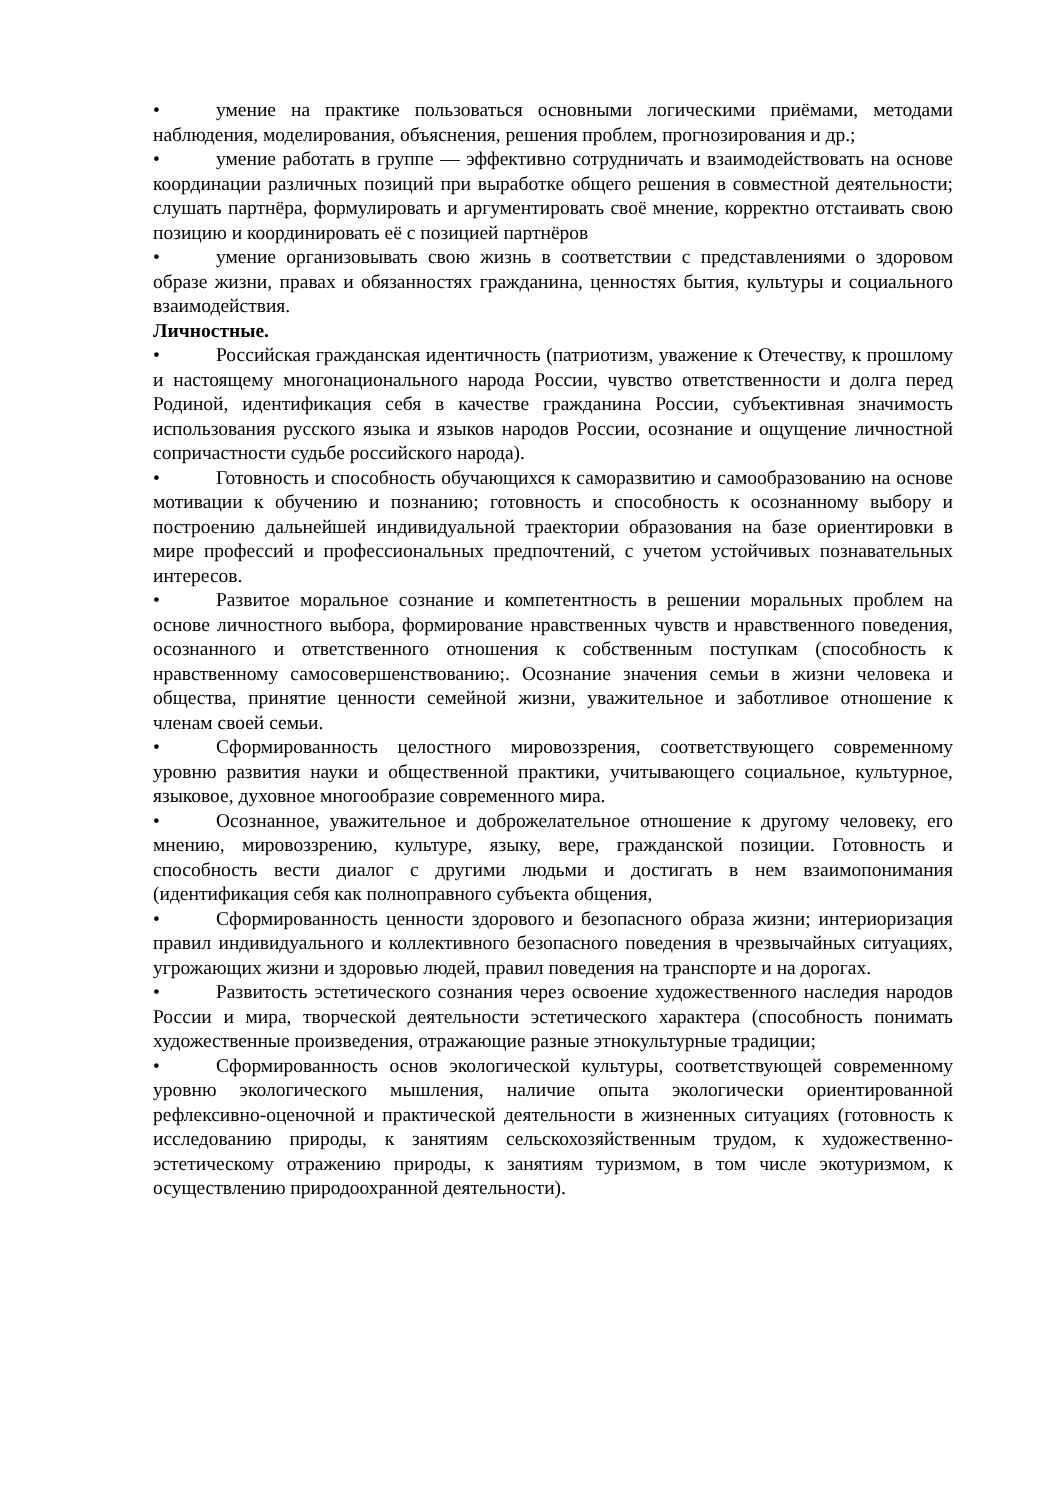• умение на практике пользоваться основными логическими приёмами, методами наблюдения, моделирования, объяснения, решения проблем, прогнозирования и др.;
• умение работать в группе — эффективно сотрудничать и взаимодействовать на основе координации различных позиций при выработке общего решения в совместной деятельности; слушать партнёра, формулировать и аргументировать своё мнение, корректно отстаивать свою позицию и координировать её с позицией партнёров
• умение организовывать свою жизнь в соответствии с представлениями о здоровом образе жизни, правах и обязанностях гражданина, ценностях бытия, культуры и социального взаимодействия.
Личностные.
• Российская гражданская идентичность (патриотизм, уважение к Отечеству, к прошлому и настоящему многонационального народа России, чувство ответственности и долга перед Родиной, идентификация себя в качестве гражданина России, субъективная значимость использования русского языка и языков народов России, осознание и ощущение личностной сопричастности судьбе российского народа).
• Готовность и способность обучающихся к саморазвитию и самообразованию на основе мотивации к обучению и познанию; готовность и способность к осознанному выбору и построению дальнейшей индивидуальной траектории образования на базе ориентировки в мире профессий и профессиональных предпочтений, с учетом устойчивых познавательных интересов.
• Развитое моральное сознание и компетентность в решении моральных проблем на основе личностного выбора, формирование нравственных чувств и нравственного поведения, осознанного и ответственного отношения к собственным поступкам (способность к нравственному самосовершенствованию;. Осознание значения семьи в жизни человека и общества, принятие ценности семейной жизни, уважительное и заботливое отношение к членам своей семьи.
• Сформированность целостного мировоззрения, соответствующего современному уровню развития науки и общественной практики, учитывающего социальное, культурное, языковое, духовное многообразие современного мира.
• Осознанное, уважительное и доброжелательное отношение к другому человеку, его мнению, мировоззрению, культуре, языку, вере, гражданской позиции. Готовность и способность вести диалог с другими людьми и достигать в нем взаимопонимания (идентификация себя как полноправного субъекта общения,
• Сформированность ценности здорового и безопасного образа жизни; интериоризация правил индивидуального и коллективного безопасного поведения в чрезвычайных ситуациях, угрожающих жизни и здоровью людей, правил поведения на транспорте и на дорогах.
• Развитость эстетического сознания через освоение художественного наследия народов России и мира, творческой деятельности эстетического характера (способность понимать художественные произведения, отражающие разные этнокультурные традиции;
• Сформированность основ экологической культуры, соответствующей современному уровню экологического мышления, наличие опыта экологически ориентированной рефлексивно-оценочной и практической деятельности в жизненных ситуациях (готовность к исследованию природы, к занятиям сельскохозяйственным трудом, к художественно-эстетическому отражению природы, к занятиям туризмом, в том числе экотуризмом, к осуществлению природоохранной деятельности).